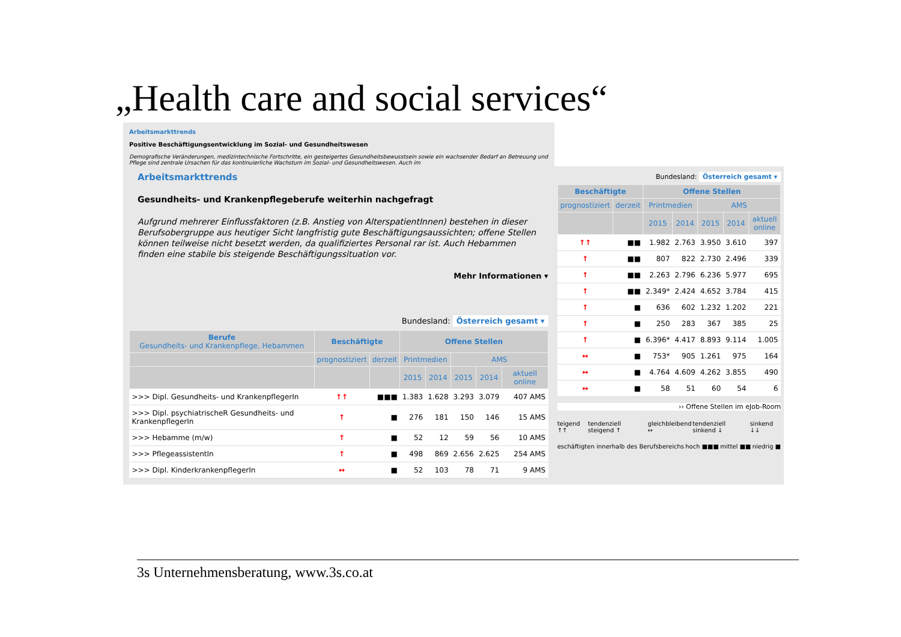„Health care and social services“
Arbeitsmarkttrends
Positive Beschäftigungsentwicklung im Sozial- und Gesundheitswesen
Demografische Veränderungen, medizintechnische Fortschritte, ein gesteigertes Gesundheitsbewusstsein sowie ein wachsender Bedarf an Betreuung und Pflege sind zentrale Ursachen für das kontinuierliche Wachstum im Sozial- und Gesundheitswesen. Auch im
Arbeitsmarkttrends
Gesundheits- und Krankenpflegeberufe weiterhin nachgefragt
Aufgrund mehrerer Einflussfaktoren (z.B. Anstieg von AlterspatientInnen) bestehen in dieser Berufsobergruppe aus heutiger Sicht langfristig gute Beschäftigungsaussichten; offene Stellen können teilweise nicht besetzt werden, da qualifiziertes Personal rar ist. Auch Hebammen finden eine stabile bis steigende Beschäftigungssituation vor.
Mehr Informationen ▾
Bundesland: Österreich gesamt ▾
| Berufe Gesundheits- und Krankenpflege, Hebammen | Beschäftigte | | Offene Stellen | | | | |
| --- | --- | --- | --- | --- | --- | --- | --- |
| | prognostiziert | derzeit | Printmedien | | AMS | | |
| | | | 2015 | 2014 | 2015 | 2014 | aktuell online |
| >>> Dipl. Gesundheits- und KrankenpflegerIn | ↑↑ | ■■■ | 1.383 | 1.628 | 3.293 | 3.079 | 407 AMS |
| >>> Dipl. psychiatrischeR Gesundheits- und KrankenpflegerIn | ↑ | ■ | 276 | 181 | 150 | 146 | 15 AMS |
| >>> Hebamme (m/w) | ↑ | ■ | 52 | 12 | 59 | 56 | 10 AMS |
| >>> PflegeassistentIn | ↑ | ■ | 498 | 869 | 2.656 | 2.625 | 254 AMS |
| >>> Dipl. KinderkrankenpflegerIn | ↔ | ■ | 52 | 103 | 78 | 71 | 9 AMS |
Bundesland: Österreich gesamt ▾
| Beschäftigte | | Offene Stellen | | | | |
| --- | --- | --- | --- | --- | --- | --- |
| prognostiziert | derzeit | Printmedien | | AMS | | |
| | | 2015 | 2014 | 2015 | 2014 | aktuell online |
| ↑↑ | ■■ | 1.982 | 2.763 | 3.950 | 3.610 | 397 |
| ↑ | ■■ | 807 | 822 | 2.730 | 2.496 | 339 |
| ↑ | ■■ | 2.263 | 2.796 | 6.236 | 5.977 | 695 |
| ↑ | ■■ | 2.349* | 2.424 | 4.652 | 3.784 | 415 |
| ↑ | ■ | 636 | 602 | 1.232 | 1.202 | 221 |
| ↑ | ■ | 250 | 283 | 367 | 385 | 25 |
| ↑ | ■ | 6.396* | 4.417 | 8.893 | 9.114 | 1.005 |
| ↔ | ■ | 753* | 905 | 1.261 | 975 | 164 |
| ↔ | ■ | 4.764 | 4.609 | 4.262 | 3.855 | 490 |
| ↔ | ■ | 58 | 51 | 60 | 54 | 6 |
›› Offene Stellen im eJob-Room
teigend ↑↑ tendenziell steigend ↑ gleichbleibend ↔ tendenziell sinkend ↓ sinkend ↓↓
eschäftigten innerhalb des Berufsbereichs hoch ■■■ mittel ■■ niedrig ■
3s Unternehmensberatung, www.3s.co.at